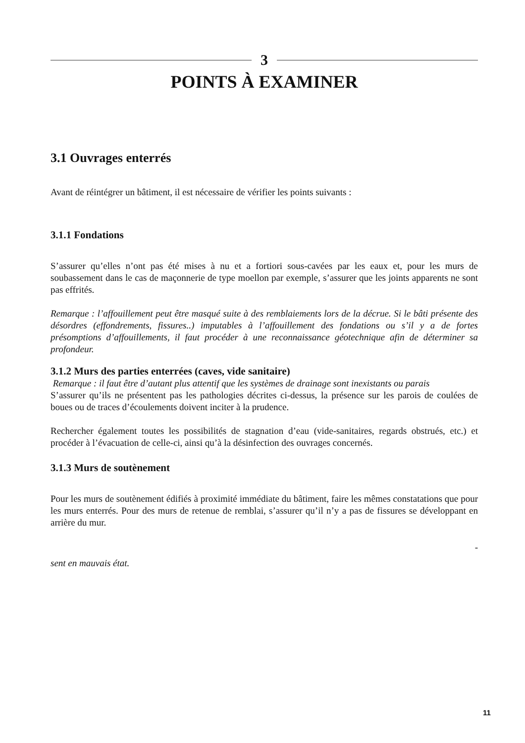3
POINTS À EXAMINER
3.1 Ouvrages enterrés
Avant de réintégrer un bâtiment, il est nécessaire de vérifier les points suivants :
3.1.1 Fondations
S’assurer qu’elles n’ont pas été mises à nu et a fortiori sous-cavées par les eaux et, pour les murs de soubassement dans le cas de maçonnerie de type moellon par exemple, s’assurer que les joints apparents ne sont pas effrités.
Remarque : l’affouillement peut être masqué suite à des remblaiements lors de la décrue. Si le bâti présente des désordres (effondrements, fissures..) imputables à l’affouillement des fondations ou s’il y a de fortes présomptions d’affouillements, il faut procéder à une reconnaissance géotechnique afin de déterminer sa profondeur.
3.1.2 Murs des parties enterrées (caves, vide sanitaire)
Remarque : il faut être d’autant plus attentif que les systèmes de drainage sont inexistants ou parais
S’assurer qu’ils ne présentent pas les pathologies décrites ci-dessus, la présence sur les parois de coulées de boues ou de traces d’écoulements doivent inciter à la prudence.
Rechercher également toutes les possibilités de stagnation d’eau (vide-sanitaires, regards obstrués, etc.) et procéder à l’évacuation de celle-ci, ainsi qu’à la désinfection des ouvrages concernés.
3.1.3 Murs de soutènement
Pour les murs de soutènement édifiés à proximité immédiate du bâtiment, faire les mêmes constatations que pour les murs enterrés. Pour des murs de retenue de remblai, s’assurer qu’il n’y a pas de fissures se développant en arrière du mur.
-
sent en mauvais état.
11